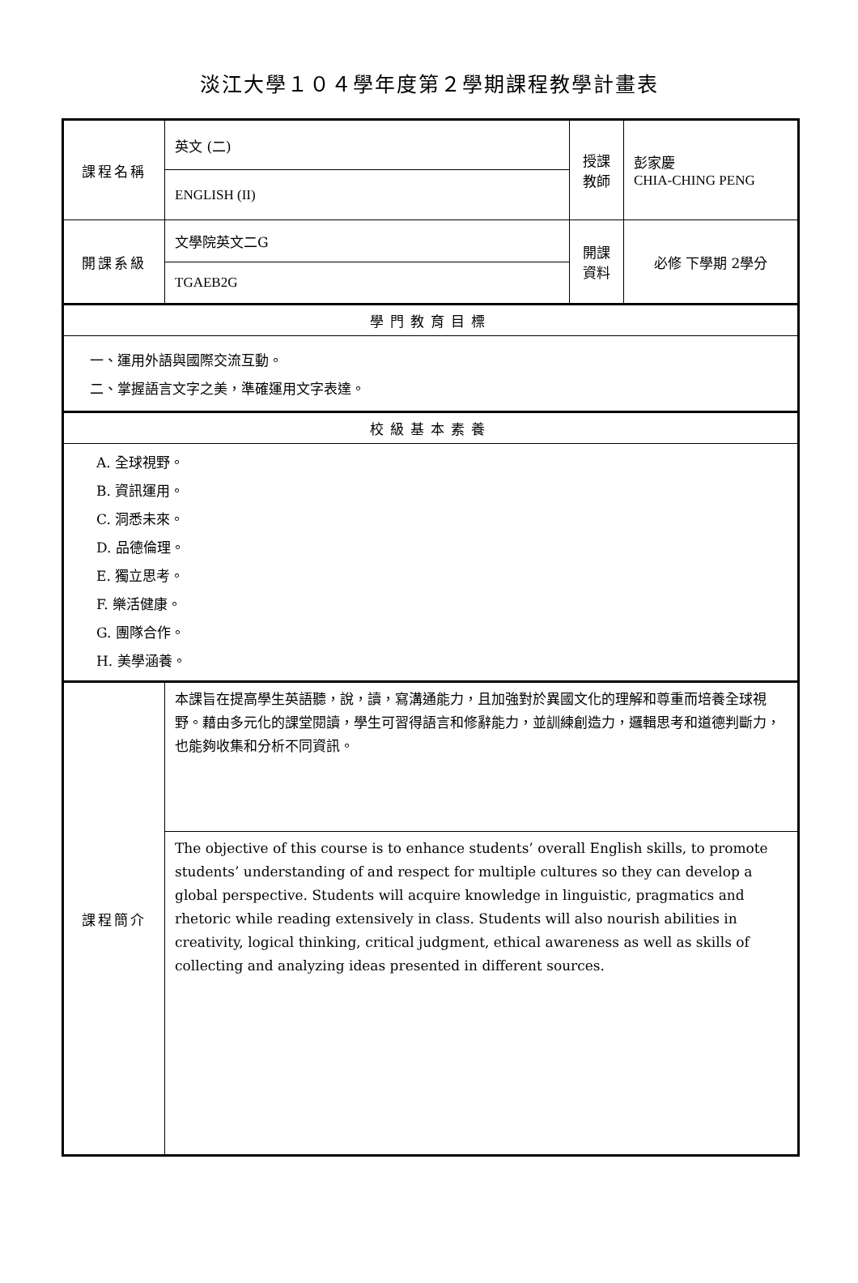淡江大學１０４學年度第２學期課程教學計畫表
| 課程名稱 | 英文 (二) | 授課 教師 | 彭家慶 CHIA-CHING PENG |
| | ENGLISH (II) | | |
| 開課系級 | 文學院英文二G | 開課 資料 | 必修 下學期 2學分 |
| | TGAEB2G | | |
| 學門教育目標 | | | |
| 一、運用外語與國際交流互動。 二、掌握語言文字之美，準確運用文字表達。 | | | |
| 校級基本素養 | | | |
| A. 全球視野。 B. 資訊運用。 C. 洞悉未來。 D. 品德倫理。 E. 獨立思考。 F. 樂活健康。 G. 團隊合作。 H. 美學涵養。 | | | |
| 課程簡介 | 本課旨在提高學生英語聽，說，讀，寫溝通能力，且加強對於異國文化的理解和尊重而培養全球視野。藉由多元化的課堂閱讀，學生可習得語言和修辭能力，並訓練創造力，邏輯思考和道德判斷力，也能夠收集和分析不同資訊。 | | |
| | The objective of this course is to enhance students’ overall English skills, to promote students’ understanding of and respect for multiple cultures so they can develop a global perspective. Students will acquire knowledge in linguistic, pragmatics and rhetoric while reading extensively in class. Students will also nourish abilities in creativity, logical thinking, critical judgment, ethical awareness as well as skills of collecting and analyzing ideas presented in different sources. | | |